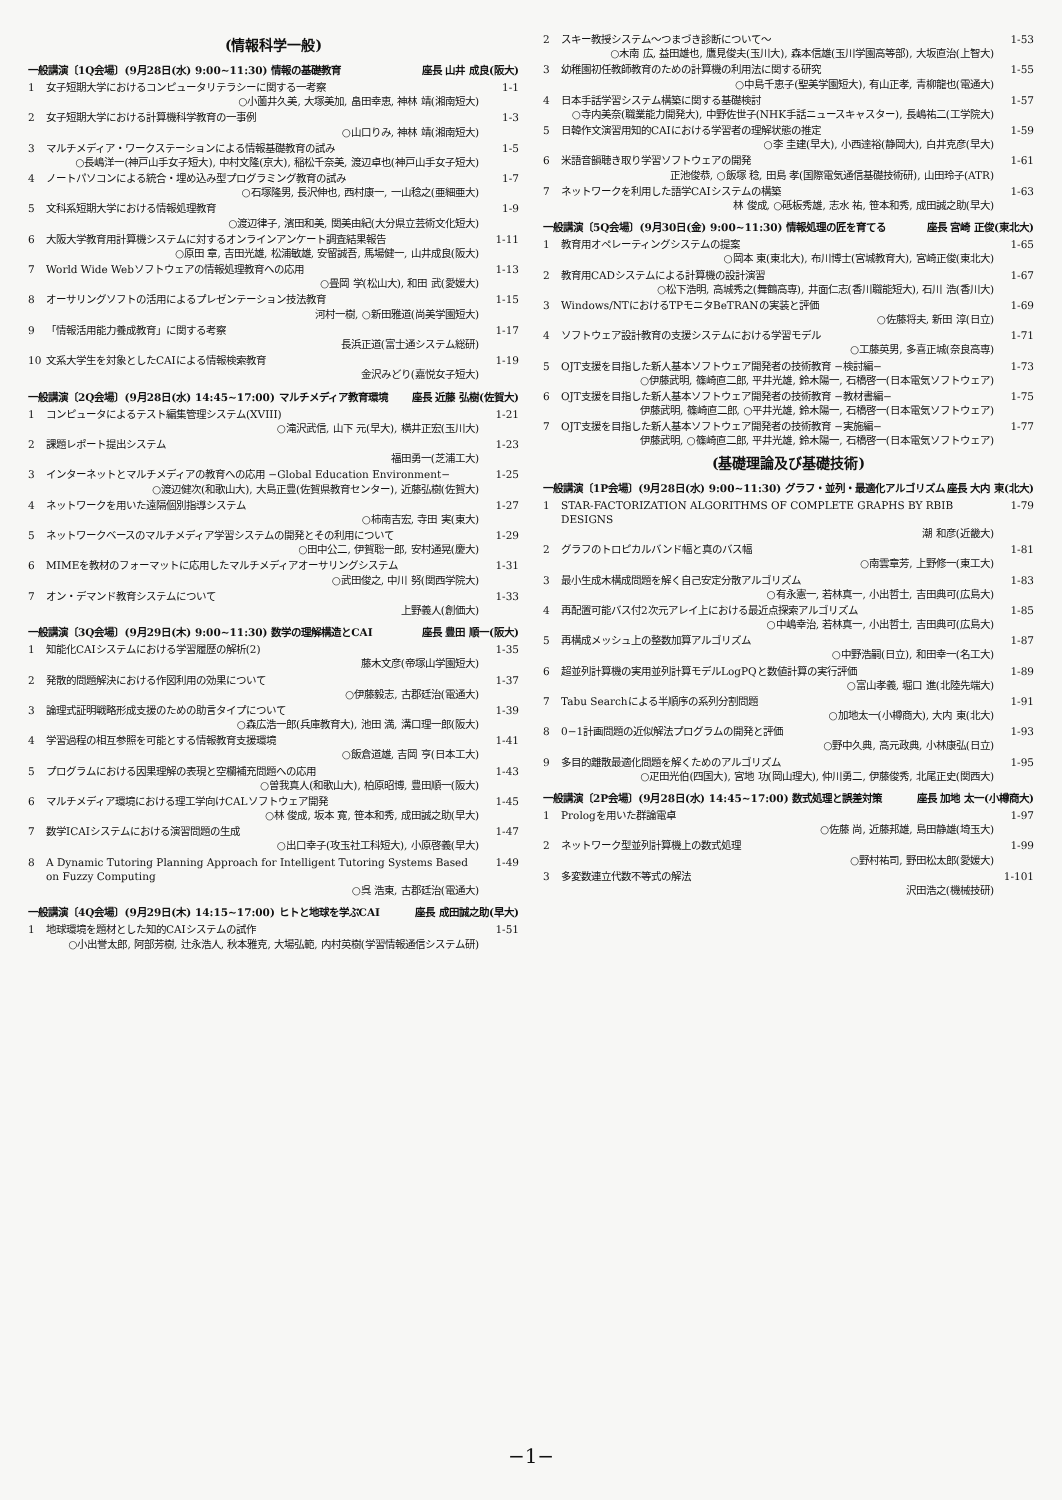(情報科学一般)
一般講演〔1Q会場〕(9月28日(水) 9:00~11:30) 情報の基礎教育 座長 山井 成良(阪大)
1 女子短期大学におけるコンピュータリテラシーに関する一考察
○小薗井久美, 大塚美加, 畠田幸恵, 神林 靖(湘南短大)
1-1
2 女子短期大学における計算機科学教育の一事例
○山口りみ, 神林 靖(湘南短大)
1-3
3 マルチメディア・ワークステーションによる情報基礎教育の試み
○長嶋洋一(神戸山手女子短大), 中村文隆(京大), 稲松千奈美, 渡辺卓也(神戸山手女子短大)
1-5
4 ノートパソコンによる統合・埋め込み型プログラミング教育の試み
○石塚隆男, 長沢伸也, 西村康一, 一山稔之(亜細亜大)
1-7
5 文科系短期大学における情報処理教育
○渡辺律子, 濱田和美, 関美由紀(大分県立芸術文化短大)
1-9
6 大阪大学教育用計算機システムに対するオンラインアンケート調査結果報告
○原田 章, 吉田光雄, 松浦敏雄, 安留誠吾, 馬場健一, 山井成良(阪大)
1-11
7 World Wide Webソフトウェアの情報処理教育への応用
○畳岡 学(松山大), 和田 武(愛媛大)
1-13
8 オーサリングソフトの活用によるプレゼンテーション技法教育
河村一樹, ○新田雅道(尚美学園短大)
1-15
9 「情報活用能力養成教育」に関する考察
長浜正道(富士通システム総研)
1-17
10 文系大学生を対象としたCAIによる情報検索教育
金沢みどり(嘉悦女子短大)
1-19
一般講演〔2Q会場〕(9月28日(水) 14:45~17:00) マルチメディア教育環境 座長 近藤 弘樹(佐賀大)
1 コンピュータによるテスト編集管理システム(XVIII)
○滝沢武信, 山下 元(早大), 横井正宏(玉川大)
1-21
2 課題レポート提出システム
福田勇一(芝浦工大)
1-23
3 インターネットとマルチメディアの教育への応用 −Global Education Environment−
○渡辺健次(和歌山大), 大島正豊(佐賀県教育センター), 近藤弘樹(佐賀大)
1-25
4 ネットワークを用いた遠隔個別指導システム
○柿南吉宏, 寺田 実(東大)
1-27
5 ネットワークベースのマルチメディア学習システムの開発とその利用について
○田中公二, 伊賀聡一郎, 安村通晃(慶大)
1-29
6 MIMEを教材のフォーマットに応用したマルチメディアオーサリングシステム
○武田俊之, 中川 努(関西学院大)
1-31
7 オン・デマンド教育システムについて
上野義人(創価大)
1-33
一般講演〔3Q会場〕(9月29日(木) 9:00~11:30) 数学の理解構造とCAI 座長 豊田 順一(阪大)
1 知能化CAIシステムにおける学習履歴の解析(2)
藤木文彦(帝塚山学園短大)
1-35
2 発散的問題解決における作図利用の効果について
○伊藤毅志, 古郡廷治(電通大)
1-37
3 論理式証明戦略形成支援のための助言タイプについて
○森広浩一郎(兵庫教育大), 池田 満, 溝口理一郎(阪大)
1-39
4 学習過程の相互参照を可能とする情報教育支援環境
○飯倉道雄, 吉岡 亨(日本工大)
1-41
5 プログラムにおける因果理解の表現と空欄補充問題への応用
○曽我真人(和歌山大), 柏原昭博, 豊田順一(阪大)
1-43
6 マルチメディア環境における理工学向けCALソフトウェア開発
○林 俊成, 坂本 寛, 笹本和秀, 成田誠之助(早大)
1-45
7 数学ICAIシステムにおける演習問題の生成
○出口幸子(攻玉社工科短大), 小原啓義(早大)
1-47
8 A Dynamic Tutoring Planning Approach for Intelligent Tutoring Systems Based on Fuzzy Computing
○呉 浩東, 古郡廷治(電通大)
1-49
一般講演〔4Q会場〕(9月29日(木) 14:15~17:00) ヒトと地球を学ぶCAI 座長 成田誠之助(早大)
1 地球環境を題材とした知的CAIシステムの試作
○小出誉太郎, 阿部芳樹, 辻永浩人, 秋本雅克, 大場弘範, 内村英樹(学習情報通信システム研)
1-51
2 スキー教授システム〜つまづき診断について〜
○木南 広, 益田雄也, 鷹見俊夫(玉川大), 森本信雄(玉川学園高等部), 大坂直治(上智大)
1-53
3 幼稚園初任教師教育のための計算機の利用法に関する研究
○中島千恵子(聖美学園短大), 有山正孝, 青柳龍也(電通大)
1-55
4 日本手話学習システム構築に関する基礎検討
○寺内美奈(職業能力開発大), 中野佐世子(NHK手話ニュースキャスター), 長嶋祐二(工学院大)
1-57
5 日韓作文演習用知的CAIにおける学習者の理解状態の推定
○李 圭建(早大), 小西達裕(静岡大), 白井克彦(早大)
1-59
6 米語音韻聴き取り学習ソフトウェアの開発
正池俊恭, ○飯塚 稔, 田島 孝(国際電気通信基礎技術研), 山田玲子(ATR)
1-61
7 ネットワークを利用した語学CAIシステムの構築
林 俊成, ○砥板秀雄, 志水 祐, 笹本和秀, 成田誠之助(早大)
1-63
一般講演〔5Q会場〕(9月30日(金) 9:00~11:30) 情報処理の匠を育てる 座長 宮崎 正俊(東北大)
1 教育用オペレーティングシステムの提案
○岡本 東(東北大), 布川博士(宮城教育大), 宮崎正俊(東北大)
1-65
2 教育用CADシステムによる計算機の設計演習
○松下浩明, 高城秀之(舞鶴高専), 井面仁志(香川職能短大), 石川 浩(香川大)
1-67
3 Windows/NTにおけるTPモニタBeTRANの実装と評価
○佐藤将夫, 新田 淳(日立)
1-69
4 ソフトウェア設計教育の支援システムにおける学習モデル
○工藤英男, 多喜正城(奈良高専)
1-71
5 OJT支援を目指した新人基本ソフトウェア開発者の技術教育 −検討編−
○伊藤武明, 篠崎直二郎, 平井光雄, 鈴木陽一, 石橋啓一(日本電気ソフトウェア)
1-73
6 OJT支援を目指した新人基本ソフトウェア開発者の技術教育 −教材書編−
伊藤武明, 篠崎直二郎, ○平井光雄, 鈴木陽一, 石橋啓一(日本電気ソフトウェア)
1-75
7 OJT支援を目指した新人基本ソフトウェア開発者の技術教育 −実施編−
伊藤武明, ○篠崎直二郎, 平井光雄, 鈴木陽一, 石橋啓一(日本電気ソフトウェア)
1-77
(基礎理論及び基礎技術)
一般講演〔1P会場〕(9月28日(水) 9:00~11:30) グラフ・並列・最適化アルゴリズム 座長 大内 東(北大)
1 STAR-FACTORIZATION ALGORITHMS OF COMPLETE GRAPHS BY RBIB DESIGNS
潮 和彦(近畿大)
1-79
2 グラフのトロピカルバンド幅と真のバス幅
○南雲章芳, 上野修一(東工大)
1-81
3 最小生成木構成問題を解く自己安定分散アルゴリズム
○有永憲一, 若林真一, 小出哲士, 吉田典可(広島大)
1-83
4 再配置可能バス付2次元アレイ上における最近点探索アルゴリズム
○中嶋幸治, 若林真一, 小出哲士, 吉田典可(広島大)
1-85
5 再構成メッシュ上の整数加算アルゴリズム
○中野浩嗣(日立), 和田幸一(名工大)
1-87
6 超並列計算機の実用並列計算モデルLogPQと数値計算の実行評価
○富山孝義, 堀口 進(北陸先端大)
1-89
7 Tabu Searchによる半順序の系列分割問題
○加地太一(小樽商大), 大内 東(北大)
1-91
8 0−1計画問題の近似解法プログラムの開発と評価
○野中久典, 高元政典, 小林康弘(日立)
1-93
9 多目的離散最適化問題を解くためのアルゴリズム
○疋田光伯(四国大), 宮地 功(岡山理大), 仲川勇二, 伊藤俊秀, 北尾正史(関西大)
1-95
一般講演〔2P会場〕(9月28日(水) 14:45~17:00) 数式処理と誤差対策 座長 加地 太一(小樽商大)
1 Prologを用いた群論電卓
○佐藤 尚, 近藤邦雄, 島田静雄(埼玉大)
1-97
2 ネットワーク型並列計算機上の数式処理
○野村祐司, 野田松太郎(愛媛大)
1-99
3 多変数連立代数不等式の解法
沢田浩之(機械技研)
1-101
−1−